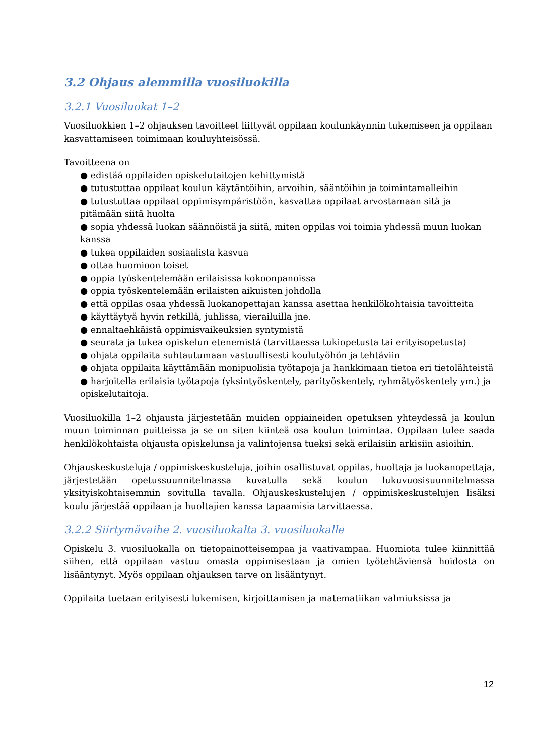3.2 Ohjaus alemmilla vuosiluokilla
3.2.1 Vuosiluokat 1–2
Vuosiluokkien 1–2 ohjauksen tavoitteet liittyvät oppilaan koulunkäynnin tukemiseen ja oppilaan kasvattamiseen toimimaan kouluyhteisössä.
Tavoitteena on
● edistää oppilaiden opiskelutaitojen kehittymistä
● tutustuttaa oppilaat koulun käytäntöihin, arvoihin, sääntöihin ja toimintamalleihin
● tutustuttaa oppilaat oppimisympäristöön, kasvattaa oppilaat arvostamaan sitä ja pitämään siitä huolta
● sopia yhdessä luokan säännöistä ja siitä, miten oppilas voi toimia yhdessä muun luokan kanssa
● tukea oppilaiden sosiaalista kasvua
● ottaa huomioon toiset
● oppia työskentelemään erilaisissa kokoonpanoissa
● oppia työskentelemään erilaisten aikuisten johdolla
● että oppilas osaa yhdessä luokanopettajan kanssa asettaa henkilökohtaisia tavoitteita
● käyttäytyä hyvin retkillä, juhlissa, vierailuilla jne.
● ennaltaehkäistä oppimisvaikeuksien syntymistä
● seurata ja tukea opiskelun etenemistä (tarvittaessa tukiopetusta tai erityisopetusta)
● ohjata oppilaita suhtautumaan vastuullisesti koulutyöhön ja tehtäviin
● ohjata oppilaita käyttämään monipuolisia työtapoja ja hankkimaan tietoa eri tietolähteistä
● harjoitella erilaisia työtapoja (yksintyöskentely, parityöskentely, ryhmätyöskentely ym.) ja opiskelutaitoja.
Vuosiluokilla 1–2 ohjausta järjestetään muiden oppiaineiden opetuksen yhteydessä ja koulun muun toiminnan puitteissa ja se on siten kiinteä osa koulun toimintaa. Oppilaan tulee saada henkilökohtaista ohjausta opiskelunsa ja valintojensa tueksi sekä erilaisiin arkisiin asioihin.
Ohjauskeskusteluja / oppimiskeskusteluja, joihin osallistuvat oppilas, huoltaja ja luokanopettaja, järjestetään opetussuunnitelmassa kuvatulla sekä koulun lukuvuosisuunnitelmassa yksityiskohtaisemmin sovitulla tavalla. Ohjauskeskustelujen / oppimiskeskustelujen lisäksi koulu järjestää oppilaan ja huoltajien kanssa tapaamisia tarvittaessa.
3.2.2 Siirtymävaihe 2. vuosiluokalta 3. vuosiluokalle
Opiskelu 3. vuosiluokalla on tietopainotteisempaa ja vaativampaa. Huomiota tulee kiinnittää siihen, että oppilaan vastuu omasta oppimisestaan ja omien työtehtäviensä hoidosta on lisääntynyt. Myös oppilaan ohjauksen tarve on lisääntynyt.
Oppilaita tuetaan erityisesti lukemisen, kirjoittamisen ja matematiikan valmiuksissa ja
12